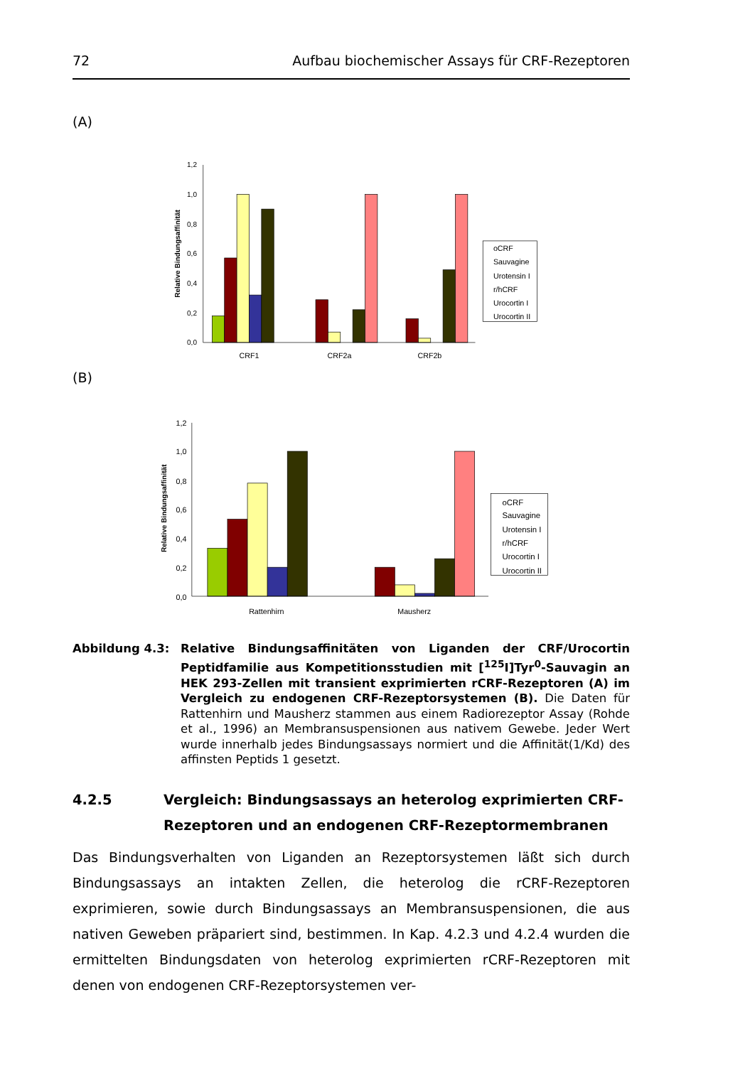72 Aufbau biochemischer Assays für CRF-Rezeptoren
(A)
1,2
1,0
0,8
0,6
0,4
0,2
0,0
Relative Bindungsaffinität
CRF1
CRF2a
CRF2b
oCRF
Sauvagine
Urotensin I
r/hCRF
Urocortin I
Urocortin II
(B)
1,2
1,0
0,8
0,6
0,4
0,2
0,0
Relative Bindungsaffinität
Rattenhirn
Mausherz
oCRF
Sauvagine
Urotensin I
r/hCRF
Urocortin I
Urocortin II
Abbildung 4.3: Relative Bindungsaffinitäten von Liganden der CRF/Urocortin Peptid­familie aus Kompetitionsstudien mit [<sup>125</sup>I]Tyr<sup>0</sup>-Sauvagin an HEK 293-Zellen mit transient exprimierten rCRF-Rezeptoren (A) im Vergleich zu endogenen CRF-Rezeptorsystemen (B). Die Daten für Rattenhirn und Mausherz stammen aus einem Radiorezeptor Assay (Rohde et al., 1996) an Membransuspensionen aus nativem Gewebe. Jeder Wert wurde innerhalb jedes Bindungsassays normiert und die Affinität(1/Kd) des affinsten Peptids 1 gesetzt.
4.2.5 Vergleich: Bindungsassays an heterolog exprimierten CRF-Rezeptoren und an endogenen CRF-Rezeptormembranen
Das Bindungsverhalten von Liganden an Rezeptorsystemen läßt sich durch Bindungs­assays an intakten Zellen, die heterolog die rCRF-Rezeptoren exprimieren, sowie durch Bindungsassays an Membransuspensionen, die aus nativen Geweben präpariert sind, bestimmen. In Kap. 4.2.3 und 4.2.4 wurden die ermittelten Bindungsdaten von heterolog exprimierten rCRF-Rezeptoren mit denen von endogenen CRF-Rezeptorsystemen ver-